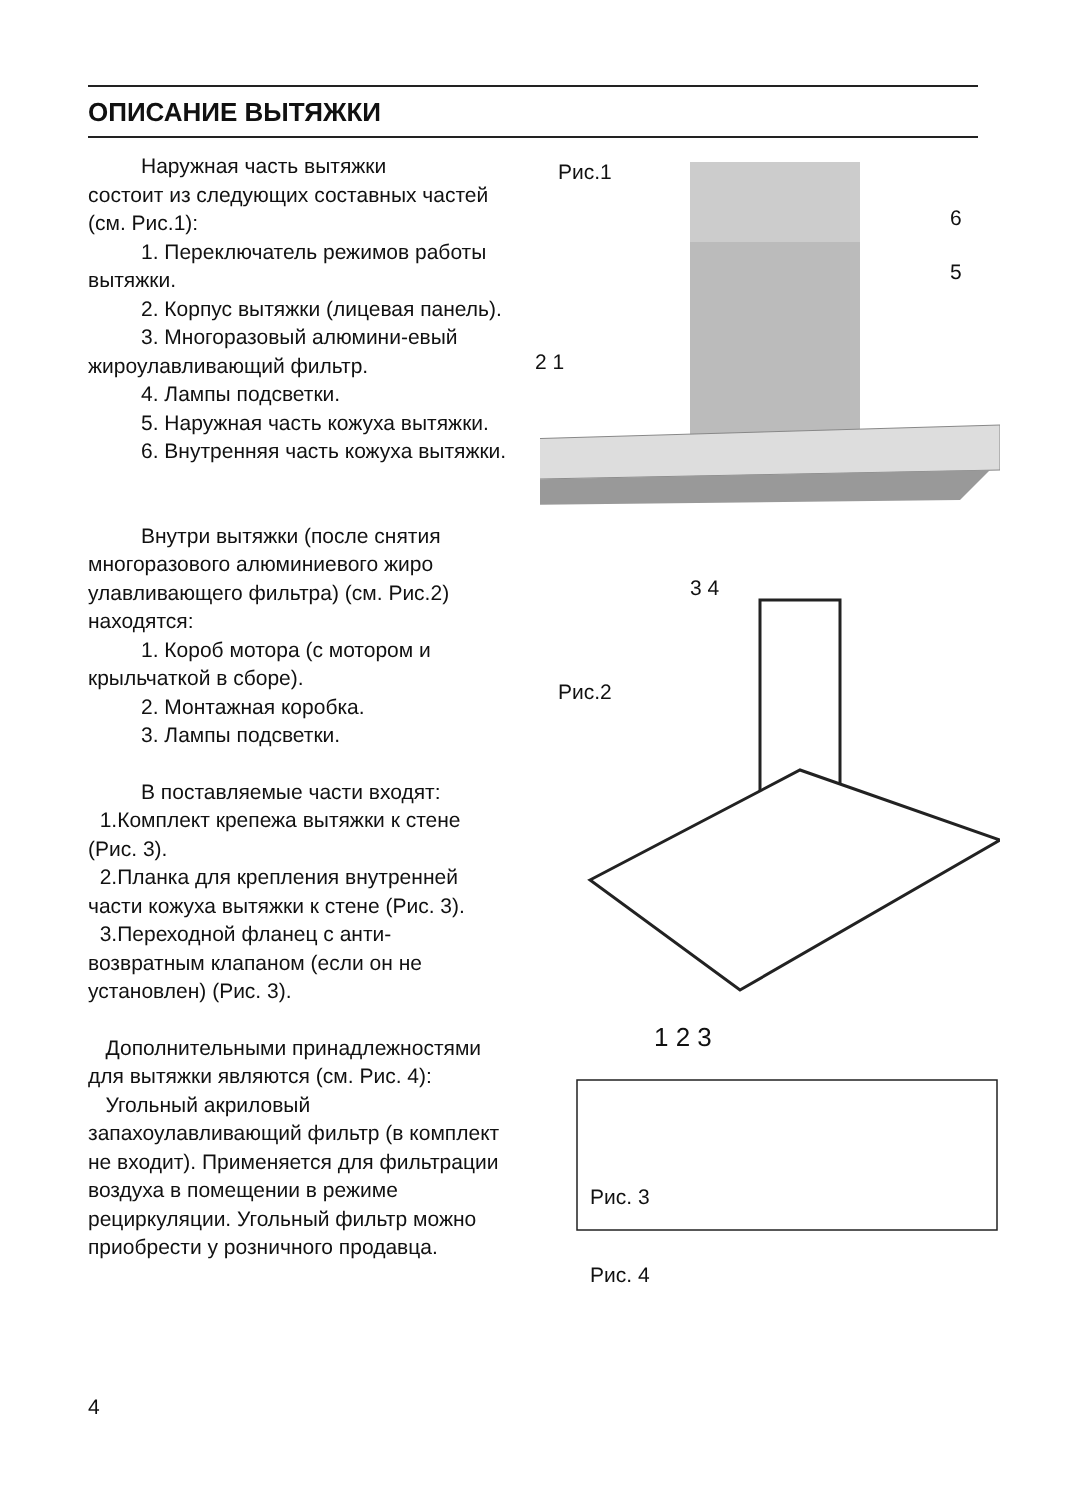ОПИСАНИЕ ВЫТЯЖКИ
Наружная часть вытяжки
состоит из следующих составных частей (см. Рис.1):
1. Переключатель режимов работы вытяжки.
2. Корпус вытяжки (лицевая панель).
3. Многоразовый алюмини-евый жироулавливающий фильтр.
4. Лампы подсветки.
5. Наружная часть кожуха вытяжки.
6. Внутренняя часть кожуха вытяжки.
Внутри вытяжки (после снятия многоразового алюминиевого жиро улавливающего фильтра) (см. Рис.2) находятся:
1. Короб мотора (с мотором и крыльчаткой в сборе).
2. Монтажная коробка.
3. Лампы подсветки.
В поставляемые части входят:
1.Комплект крепежа вытяжки к стене (Рис. 3).
2.Планка для крепления внутренней части кожуха вытяжки к стене (Рис. 3).
3.Переходной фланец с анти-возвратным клапаном (если он не установлен) (Рис. 3).
Дополнительными принадлежностями для вытяжки являются (см. Рис. 4):
Угольный акриловый запахоулавливающий фильтр (в комплект не входит). Применяется для фильтрации воздуха в помещении в режиме рециркуляции. Угольный фильтр можно приобрести у розничного продавца.
Рис.1
6
5
2 1
3 4
Рис.2
1 2 3
Рис. 3
Рис. 4
4